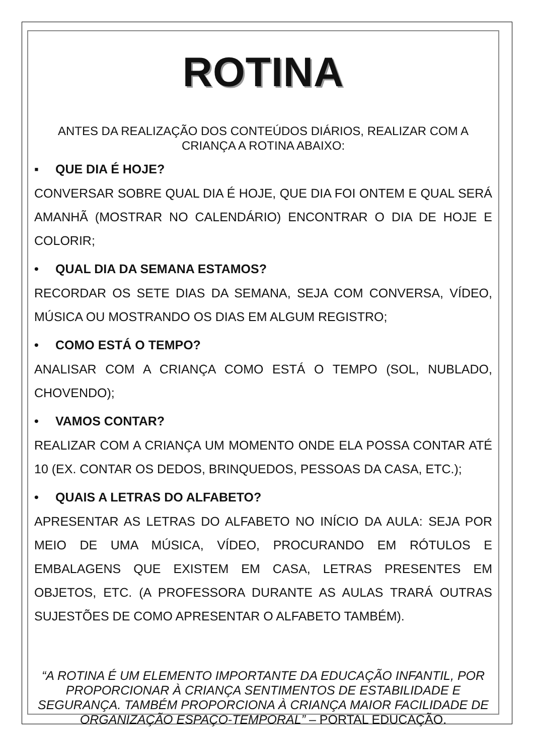ROTINA
ANTES DA REALIZAÇÃO DOS CONTEÚDOS DIÁRIOS, REALIZAR COM A CRIANÇA A ROTINA ABAIXO:
▪ QUE DIA É HOJE?
CONVERSAR SOBRE QUAL DIA É HOJE, QUE DIA FOI ONTEM E QUAL SERÁ AMANHÃ (MOSTRAR NO CALENDÁRIO) ENCONTRAR O DIA DE HOJE E COLORIR;
• QUAL DIA DA SEMANA ESTAMOS?
RECORDAR OS SETE DIAS DA SEMANA, SEJA COM CONVERSA, VÍDEO, MÚSICA OU MOSTRANDO OS DIAS EM ALGUM REGISTRO;
• COMO ESTÁ O TEMPO?
ANALISAR COM A CRIANÇA COMO ESTÁ O TEMPO (SOL, NUBLADO, CHOVENDO);
• VAMOS CONTAR?
REALIZAR COM A CRIANÇA UM MOMENTO ONDE ELA POSSA CONTAR ATÉ 10 (EX. CONTAR OS DEDOS, BRINQUEDOS, PESSOAS DA CASA, ETC.);
• QUAIS A LETRAS DO ALFABETO?
APRESENTAR AS LETRAS DO ALFABETO NO INÍCIO DA AULA: SEJA POR MEIO DE UMA MÚSICA, VÍDEO, PROCURANDO EM RÓTULOS E EMBALAGENS QUE EXISTEM EM CASA, LETRAS PRESENTES EM OBJETOS, ETC. (A PROFESSORA DURANTE AS AULAS TRARÁ OUTRAS SUJESTÕES DE COMO APRESENTAR O ALFABETO TAMBÉM).
“A ROTINA É UM ELEMENTO IMPORTANTE DA EDUCAÇÃO INFANTIL, POR PROPORCIONAR À CRIANÇA SENTIMENTOS DE ESTABILIDADE E SEGURANÇA. TAMBÉM PROPORCIONA À CRIANÇA MAIOR FACILIDADE DE ORGANIZAÇÃO ESPAÇO-TEMPORAL” – PORTAL EDUCAÇÃO.